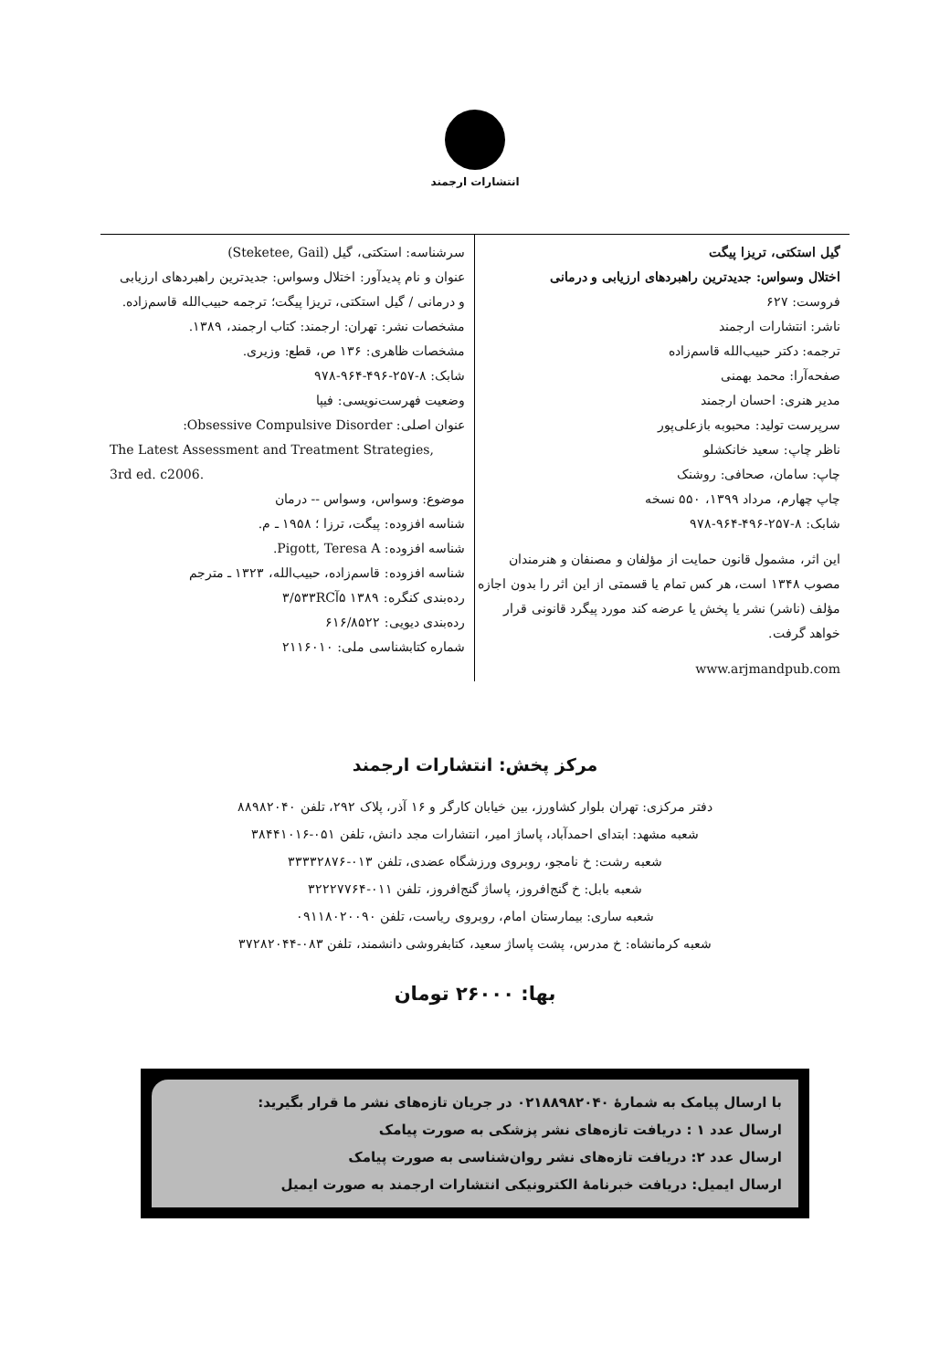انتشارات ارجمند
گیل استکتی، تریزا پیگت
اختلال وسواس: جدیدترین راهبردهای ارزیابی و درمانی
فروست: ۶۲۷
ناشر: انتشارات ارجمند
ترجمه: دکتر حبیب‌الله قاسم‌زاده
صفحه‌آرا: محمد بهمنی
مدیر هنری: احسان ارجمند
سرپرست تولید: محبوبه بازعلی‌پور
ناظر چاپ: سعید خانکشلو
چاپ: سامان، صحافی: روشنک
چاپ چهارم، مرداد ۱۳۹۹، ۵۵۰ نسخه
شابک: ۸-۲۵۷-۴۹۶-۹۶۴-۹۷۸
این اثر، مشمول قانون حمایت از مؤلفان و مصنفان و هنرمندان مصوب ۱۳۴۸ است، هر کس تمام یا قسمتی از این اثر را بدون اجازه مؤلف (ناشر) نشر یا پخش یا عرضه کند مورد پیگرد قانونی قرار خواهد گرفت.
www.arjmandpub.com
سرشناسه: استکتی، گیل (Steketee, Gail)
عنوان و نام پدیدآور: اختلال وسواس: جدیدترین راهبردهای ارزیابی و درمانی / گیل استکتی، تریزا پیگت؛ ترجمه حبیب‌الله قاسم‌زاده.
مشخصات نشر: تهران: ارجمند: کتاب ارجمند، ۱۳۸۹.
مشخصات ظاهری: ۱۳۶ ص، قطع: وزیری.
شابک: ۸-۲۵۷-۴۹۶-۹۶۴-۹۷۸
وضعیت فهرست‌نویسی: فیپا
عنوان اصلی: Obsessive Compulsive Disorder:
The Latest Assessment and Treatment Strategies,
3rd ed. c2006.
موضوع: وسواس، وسواس -- درمان
شناسه افزوده: پیگت، ترزا ؛ ۱۹۵۸ ـ م.
شناسه افزوده: Pigott, Teresa A.
شناسه افزوده: قاسم‌زاده، حبیب‌الله، ۱۳۲۳ ـ مترجم
رده‌بندی کنگره: ۱۳۸۹ ۵آ۳/۵۳۳RC
رده‌بندی دیویی: ۶۱۶/۸۵۲۲
شماره کتابشناسی ملی: ۲۱۱۶۰۱۰
مرکز پخش: انتشارات ارجمند
دفتر مرکزی: تهران بلوار کشاورز، بین خیابان کارگر و ۱۶ آذر، پلاک ۲۹۲، تلفن ۸۸۹۸۲۰۴۰
شعبه مشهد: ابتدای احمدآباد، پاساژ امیر، انتشارات مجد دانش، تلفن ۰۵۱-۳۸۴۴۱۰۱۶
شعبه رشت: خ نامجو، روبروی ورزشگاه عضدی، تلفن ۰۱۳-۳۳۳۳۲۸۷۶
شعبه بابل: خ گنج‌افروز، پاساژ گنج‌افروز، تلفن ۰۱۱-۳۲۲۲۷۷۶۴
شعبه ساری: بیمارستان امام، روبروی ریاست، تلفن ۰۹۱۱۸۰۲۰۰۹۰
شعبه کرمانشاه: خ مدرس، پشت پاساژ سعید، کتابفروشی دانشمند، تلفن ۰۸۳-۳۷۲۸۲۰۴۴
بها: ۲۶۰۰۰ تومان
با ارسال پیامک به شمارۀ ۰۲۱۸۸۹۸۲۰۴۰ در جریان تازه‌های نشر ما قرار بگیرید:
ارسال عدد ۱ : دریافت تازه‌های نشر پزشکی به صورت پیامک
ارسال عدد ۲: دریافت تازه‌های نشر روان‌شناسی به صورت پیامک
ارسال ایمیل: دریافت خبرنامۀ الکترونیکی انتشارات ارجمند به صورت ایمیل